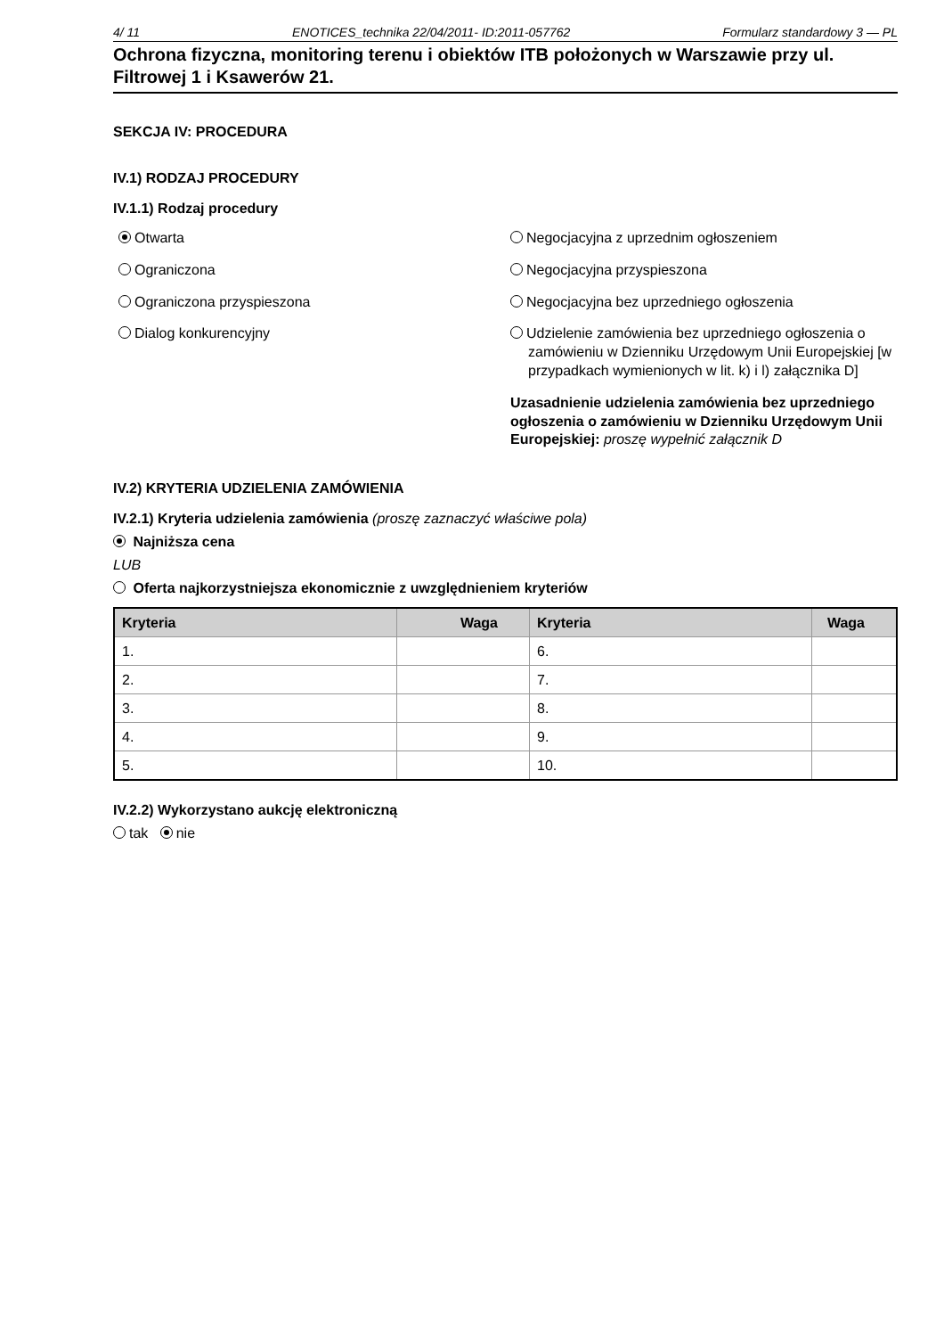4/ 11 ENOTICES_technika 22/04/2011- ID:2011-057762 Formularz standardowy 3 — PL
Ochrona fizyczna, monitoring terenu i obiektów ITB położonych w Warszawie przy ul. Filtrowej 1 i Ksawerów 21.
SEKCJA IV: PROCEDURA
IV.1) RODZAJ PROCEDURY
IV.1.1) Rodzaj procedury
Otwarta
Ograniczona
Ograniczona przyspieszona
Dialog konkurencyjny
Negocjacyjna z uprzednim ogłoszeniem
Negocjacyjna przyspieszona
Negocjacyjna bez uprzedniego ogłoszenia
Udzielenie zamówienia bez uprzedniego ogłoszenia o zamówieniu w Dzienniku Urzędowym Unii Europejskiej [w przypadkach wymienionych w lit. k) i l) załącznika D]
Uzasadnienie udzielenia zamówienia bez uprzedniego ogłoszenia o zamówieniu w Dzienniku Urzędowym Unii Europejskiej: proszę wypełnić załącznik D
IV.2) KRYTERIA UDZIELENIA ZAMÓWIENIA
IV.2.1) Kryteria udzielenia zamówienia (proszę zaznaczyć właściwe pola)
Najniższa cena
LUB
Oferta najkorzystniejsza ekonomicznie z uwzględnieniem kryteriów
| Kryteria | Waga | Kryteria | Waga |
| --- | --- | --- | --- |
| 1. | | 6. | |
| 2. | | 7. | |
| 3. | | 8. | |
| 4. | | 9. | |
| 5. | | 10. | |
IV.2.2) Wykorzystano aukcję elektroniczną
tak nie